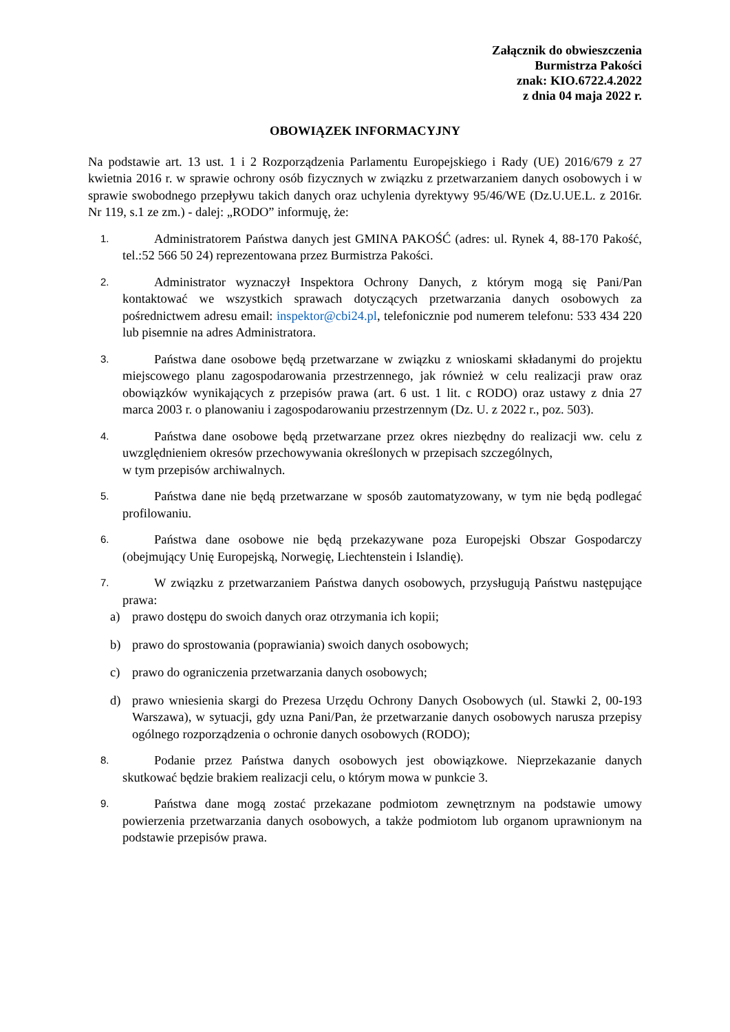Załącznik do obwieszczenia
Burmistrza Pakości
znak: KIO.6722.4.2022
z dnia 04 maja 2022 r.
OBOWIĄZEK INFORMACYJNY
Na podstawie art. 13 ust. 1 i 2 Rozporządzenia Parlamentu Europejskiego i Rady (UE) 2016/679 z 27 kwietnia 2016 r. w sprawie ochrony osób fizycznych w związku z przetwarzaniem danych osobowych i w sprawie swobodnego przepływu takich danych oraz uchylenia dyrektywy 95/46/WE (Dz.U.UE.L. z 2016r. Nr 119, s.1 ze zm.) - dalej: „RODO” informuję, że:
1.
Administratorem Państwa danych jest GMINA PAKOŚĆ (adres: ul. Rynek 4, 88-170 Pakość, tel.:52 566 50 24) reprezentowana przez Burmistrza Pakości.
2.
Administrator wyznaczył Inspektora Ochrony Danych, z którym mogą się Pani/Pan kontaktować we wszystkich sprawach dotyczących przetwarzania danych osobowych za pośrednictwem adresu email: inspektor@cbi24.pl, telefonicznie pod numerem telefonu: 533 434 220 lub pisemnie na adres Administratora.
3.
Państwa dane osobowe będą przetwarzane w związku z wnioskami składanymi do projektu miejscowego planu zagospodarowania przestrzennego, jak również w celu realizacji praw oraz obowiązków wynikających z przepisów prawa (art. 6 ust. 1 lit. c RODO) oraz ustawy z dnia 27 marca 2003 r. o planowaniu i zagospodarowaniu przestrzennym (Dz. U. z 2022 r., poz. 503).
4.
Państwa dane osobowe będą przetwarzane przez okres niezbędny do realizacji ww. celu z uwzględnieniem okresów przechowywania określonych w przepisach szczególnych,
w tym przepisów archiwalnych.
5.
Państwa dane nie będą przetwarzane w sposób zautomatyzowany, w tym nie będą podlegać profilowaniu.
6.
Państwa dane osobowe nie będą przekazywane poza Europejski Obszar Gospodarczy (obejmujący Unię Europejską, Norwegię, Liechtenstein i Islandię).
7.
W związku z przetwarzaniem Państwa danych osobowych, przysługują Państwu następujące prawa:
a) prawo dostępu do swoich danych oraz otrzymania ich kopii;
b) prawo do sprostowania (poprawiania) swoich danych osobowych;
c) prawo do ograniczenia przetwarzania danych osobowych;
d) prawo wniesienia skargi do Prezesa Urzędu Ochrony Danych Osobowych (ul. Stawki 2, 00-193 Warszawa), w sytuacji, gdy uzna Pani/Pan, że przetwarzanie danych osobowych narusza przepisy ogólnego rozporządzenia o ochronie danych osobowych (RODO);
8.
Podanie przez Państwa danych osobowych jest obowiązkowe. Nieprzekazanie danych skutkować będzie brakiem realizacji celu, o którym mowa w punkcie 3.
9.
Państwa dane mogą zostać przekazane podmiotom zewnętrznym na podstawie umowy powierzenia przetwarzania danych osobowych, a także podmiotom lub organom uprawnionym na podstawie przepisów prawa.